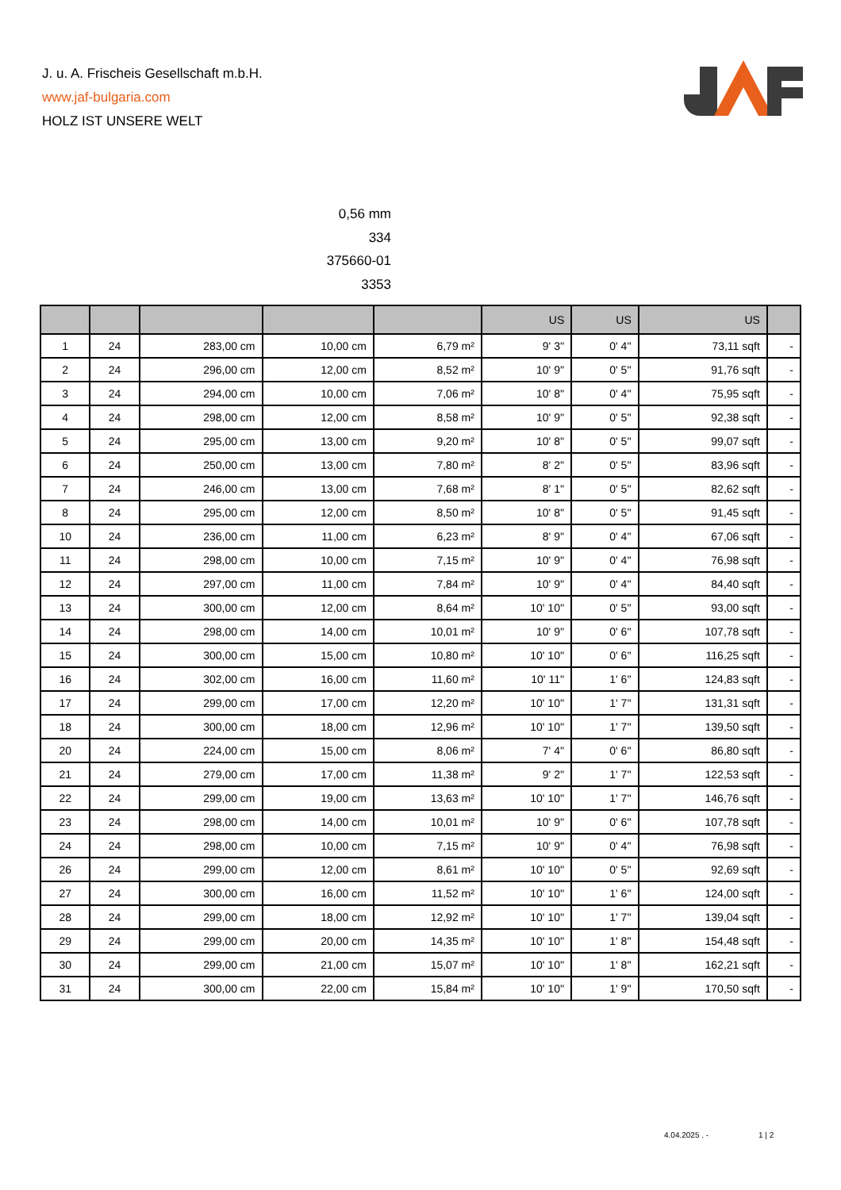J. u. A. Frischeis Gesellschaft m.b.H.
www.jaf-bulgaria.com
HOLZ IST UNSERE WELT
0,56 mm
334
375660-01
3353
| | | | | | US | US | US | |
| --- | --- | --- | --- | --- | --- | --- | --- | --- |
| 1 | 24 | 283,00 cm | 10,00 cm | 6,79 m² | 9' 3'' | 0' 4'' | 73,11 sqft | - |
| 2 | 24 | 296,00 cm | 12,00 cm | 8,52 m² | 10' 9'' | 0' 5'' | 91,76 sqft | - |
| 3 | 24 | 294,00 cm | 10,00 cm | 7,06 m² | 10' 8'' | 0' 4'' | 75,95 sqft | - |
| 4 | 24 | 298,00 cm | 12,00 cm | 8,58 m² | 10' 9'' | 0' 5'' | 92,38 sqft | - |
| 5 | 24 | 295,00 cm | 13,00 cm | 9,20 m² | 10' 8'' | 0' 5'' | 99,07 sqft | - |
| 6 | 24 | 250,00 cm | 13,00 cm | 7,80 m² | 8' 2'' | 0' 5'' | 83,96 sqft | - |
| 7 | 24 | 246,00 cm | 13,00 cm | 7,68 m² | 8' 1'' | 0' 5'' | 82,62 sqft | - |
| 8 | 24 | 295,00 cm | 12,00 cm | 8,50 m² | 10' 8'' | 0' 5'' | 91,45 sqft | - |
| 10 | 24 | 236,00 cm | 11,00 cm | 6,23 m² | 8' 9'' | 0' 4'' | 67,06 sqft | - |
| 11 | 24 | 298,00 cm | 10,00 cm | 7,15 m² | 10' 9'' | 0' 4'' | 76,98 sqft | - |
| 12 | 24 | 297,00 cm | 11,00 cm | 7,84 m² | 10' 9'' | 0' 4'' | 84,40 sqft | - |
| 13 | 24 | 300,00 cm | 12,00 cm | 8,64 m² | 10' 10'' | 0' 5'' | 93,00 sqft | - |
| 14 | 24 | 298,00 cm | 14,00 cm | 10,01 m² | 10' 9'' | 0' 6'' | 107,78 sqft | - |
| 15 | 24 | 300,00 cm | 15,00 cm | 10,80 m² | 10' 10'' | 0' 6'' | 116,25 sqft | - |
| 16 | 24 | 302,00 cm | 16,00 cm | 11,60 m² | 10' 11'' | 1' 6'' | 124,83 sqft | - |
| 17 | 24 | 299,00 cm | 17,00 cm | 12,20 m² | 10' 10'' | 1' 7'' | 131,31 sqft | - |
| 18 | 24 | 300,00 cm | 18,00 cm | 12,96 m² | 10' 10'' | 1' 7'' | 139,50 sqft | - |
| 20 | 24 | 224,00 cm | 15,00 cm | 8,06 m² | 7' 4'' | 0' 6'' | 86,80 sqft | - |
| 21 | 24 | 279,00 cm | 17,00 cm | 11,38 m² | 9' 2'' | 1' 7'' | 122,53 sqft | - |
| 22 | 24 | 299,00 cm | 19,00 cm | 13,63 m² | 10' 10'' | 1' 7'' | 146,76 sqft | - |
| 23 | 24 | 298,00 cm | 14,00 cm | 10,01 m² | 10' 9'' | 0' 6'' | 107,78 sqft | - |
| 24 | 24 | 298,00 cm | 10,00 cm | 7,15 m² | 10' 9'' | 0' 4'' | 76,98 sqft | - |
| 26 | 24 | 299,00 cm | 12,00 cm | 8,61 m² | 10' 10'' | 0' 5'' | 92,69 sqft | - |
| 27 | 24 | 300,00 cm | 16,00 cm | 11,52 m² | 10' 10'' | 1' 6'' | 124,00 sqft | - |
| 28 | 24 | 299,00 cm | 18,00 cm | 12,92 m² | 10' 10'' | 1' 7'' | 139,04 sqft | - |
| 29 | 24 | 299,00 cm | 20,00 cm | 14,35 m² | 10' 10'' | 1' 8'' | 154,48 sqft | - |
| 30 | 24 | 299,00 cm | 21,00 cm | 15,07 m² | 10' 10'' | 1' 8'' | 162,21 sqft | - |
| 31 | 24 | 300,00 cm | 22,00 cm | 15,84 m² | 10' 10'' | 1' 9'' | 170,50 sqft | - |
4.04.2025 . - 1 | 2